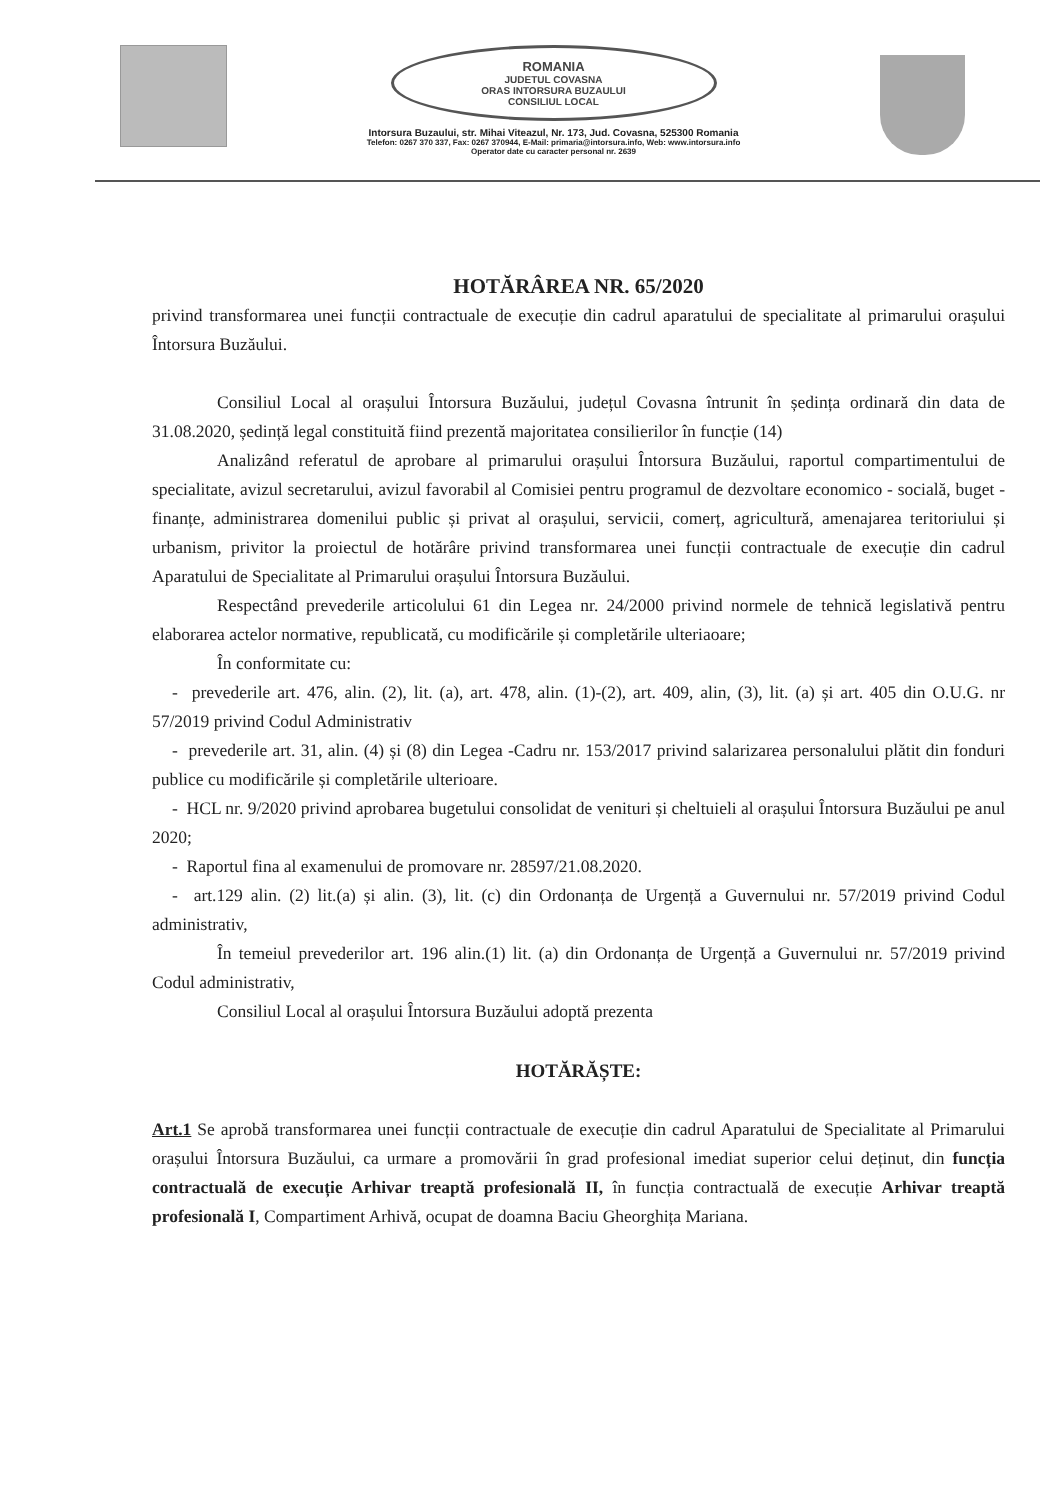ROMANIA
JUDETUL COVASNA
ORAS INTORSURA BUZAULUI
CONSILIUL LOCAL
Intorsura Buzaului, str. Mihai Viteazul, Nr. 173, Jud. Covasna, 525300 Romania
Telefon: 0267 370 337, Fax: 0267 370944, E-Mail: primaria@intorsura.info, Web: www.intorsura.info
Operator date cu caracter personal nr. 2639
HOTĂRÂREA NR. 65/2020
privind transformarea unei funcții contractuale de execuție din cadrul aparatului de specialitate al primarului orașului Întorsura Buzăului.
Consiliul Local al orașului Întorsura Buzăului, județul Covasna întrunit în ședința ordinară din data de 31.08.2020, ședință legal constituită fiind prezentă majoritatea consilierilor în funcție (14)
Analizând referatul de aprobare al primarului orașului Întorsura Buzăului, raportul compartimentului de specialitate, avizul secretarului, avizul favorabil al Comisiei pentru programul de dezvoltare economico - socială, buget - finanțe, administrarea domenilui public și privat al orașului, servicii, comerț, agricultură, amenajarea teritoriului și urbanism, privitor la proiectul de hotărâre privind transformarea unei funcții contractuale de execuție din cadrul Aparatului de Specialitate al Primarului orașului Întorsura Buzăului.
Respectând prevederile articolului 61 din Legea nr. 24/2000 privind normele de tehnică legislativă pentru elaborarea actelor normative, republicată, cu modificările și completările ulteriaoare;
În conformitate cu:
- prevederile art. 476, alin. (2), lit. (a), art. 478, alin. (1)-(2), art. 409, alin, (3), lit. (a) și art. 405 din O.U.G. nr 57/2019 privind Codul Administrativ
- prevederile art. 31, alin. (4) și (8) din Legea -Cadru nr. 153/2017 privind salarizarea personalului plătit din fonduri publice cu modificările și completările ulterioare.
- HCL nr. 9/2020 privind aprobarea bugetului consolidat de venituri și cheltuieli al orașului Întorsura Buzăului pe anul 2020;
- Raportul fina al examenului de promovare nr. 28597/21.08.2020.
- art.129 alin. (2) lit.(a) și alin. (3), lit. (c) din Ordonanța de Urgență a Guvernului nr. 57/2019 privind Codul administrativ,
În temeiul prevederilor art. 196 alin.(1) lit. (a) din Ordonanța de Urgență a Guvernului nr. 57/2019 privind Codul administrativ,
Consiliul Local al orașului Întorsura Buzăului adoptă prezenta
HOTĂRĂȘTE:
Art.1 Se aprobă transformarea unei funcții contractuale de execuție din cadrul Aparatului de Specialitate al Primarului orașului Întorsura Buzăului, ca urmare a promovării în grad profesional imediat superior celui deținut, din funcția contractuală de execuție Arhivar treaptă profesională II, în funcția contractuală de execuție Arhivar treaptă profesională I, Compartiment Arhivă, ocupat de doamna Baciu Gheorghița Mariana.